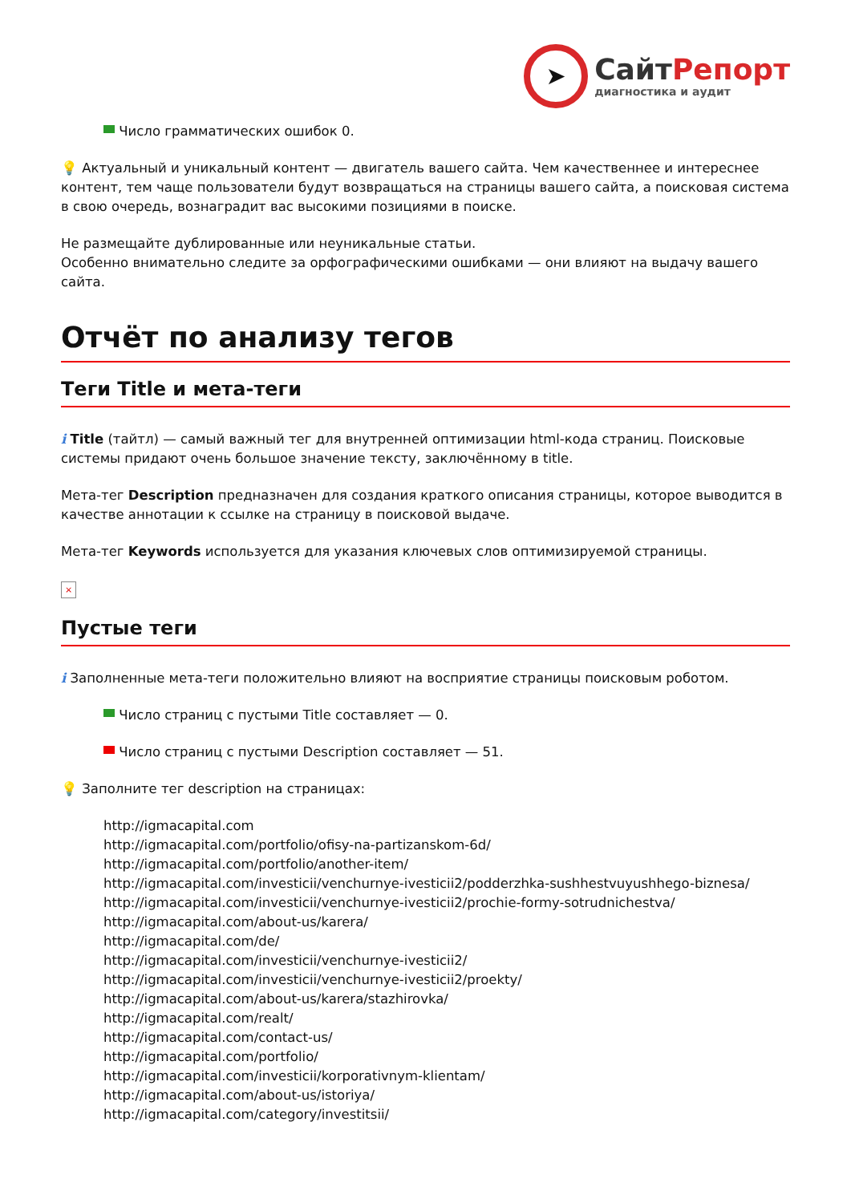➤
СайтРепорт
диагностика и аудит
Число грамматических ошибок 0.
💡 Актуальный и уникальный контент — двигатель вашего сайта. Чем качественнее и интереснее контент, тем чаще пользователи будут возвращаться на страницы вашего сайта, а поисковая система в свою очередь, вознаградит вас высокими позициями в поиске.
Не размещайте дублированные или неуникальные статьи.
Особенно внимательно следите за орфографическими ошибками — они влияют на выдачу вашего сайта.
Отчёт по анализу тегов
Теги Title и мета-теги
i Title (тайтл) — самый важный тег для внутренней оптимизации html-кода страниц. Поисковые системы придают очень большое значение тексту, заключённому в title.
Мета-тег Description предназначен для создания краткого описания страницы, которое выводится в качестве аннотации к ссылке на страницу в поисковой выдаче.
Мета-тег Keywords используется для указания ключевых слов оптимизируемой страницы.
×
Пустые теги
i Заполненные мета-теги положительно влияют на восприятие страницы поисковым роботом.
Число страниц с пустыми Title составляет — 0.
Число страниц с пустыми Description составляет — 51.
💡 Заполните тег description на страницах:
http://igmacapital.com
http://igmacapital.com/portfolio/ofisy-na-partizanskom-6d/
http://igmacapital.com/portfolio/another-item/
http://igmacapital.com/investicii/venchurnye-ivesticii2/podderzhka-sushhestvuyushhego-biznesa/
http://igmacapital.com/investicii/venchurnye-ivesticii2/prochie-formy-sotrudnichestva/
http://igmacapital.com/about-us/karera/
http://igmacapital.com/de/
http://igmacapital.com/investicii/venchurnye-ivesticii2/
http://igmacapital.com/investicii/venchurnye-ivesticii2/proekty/
http://igmacapital.com/about-us/karera/stazhirovka/
http://igmacapital.com/realt/
http://igmacapital.com/contact-us/
http://igmacapital.com/portfolio/
http://igmacapital.com/investicii/korporativnym-klientam/
http://igmacapital.com/about-us/istoriya/
http://igmacapital.com/category/investitsii/